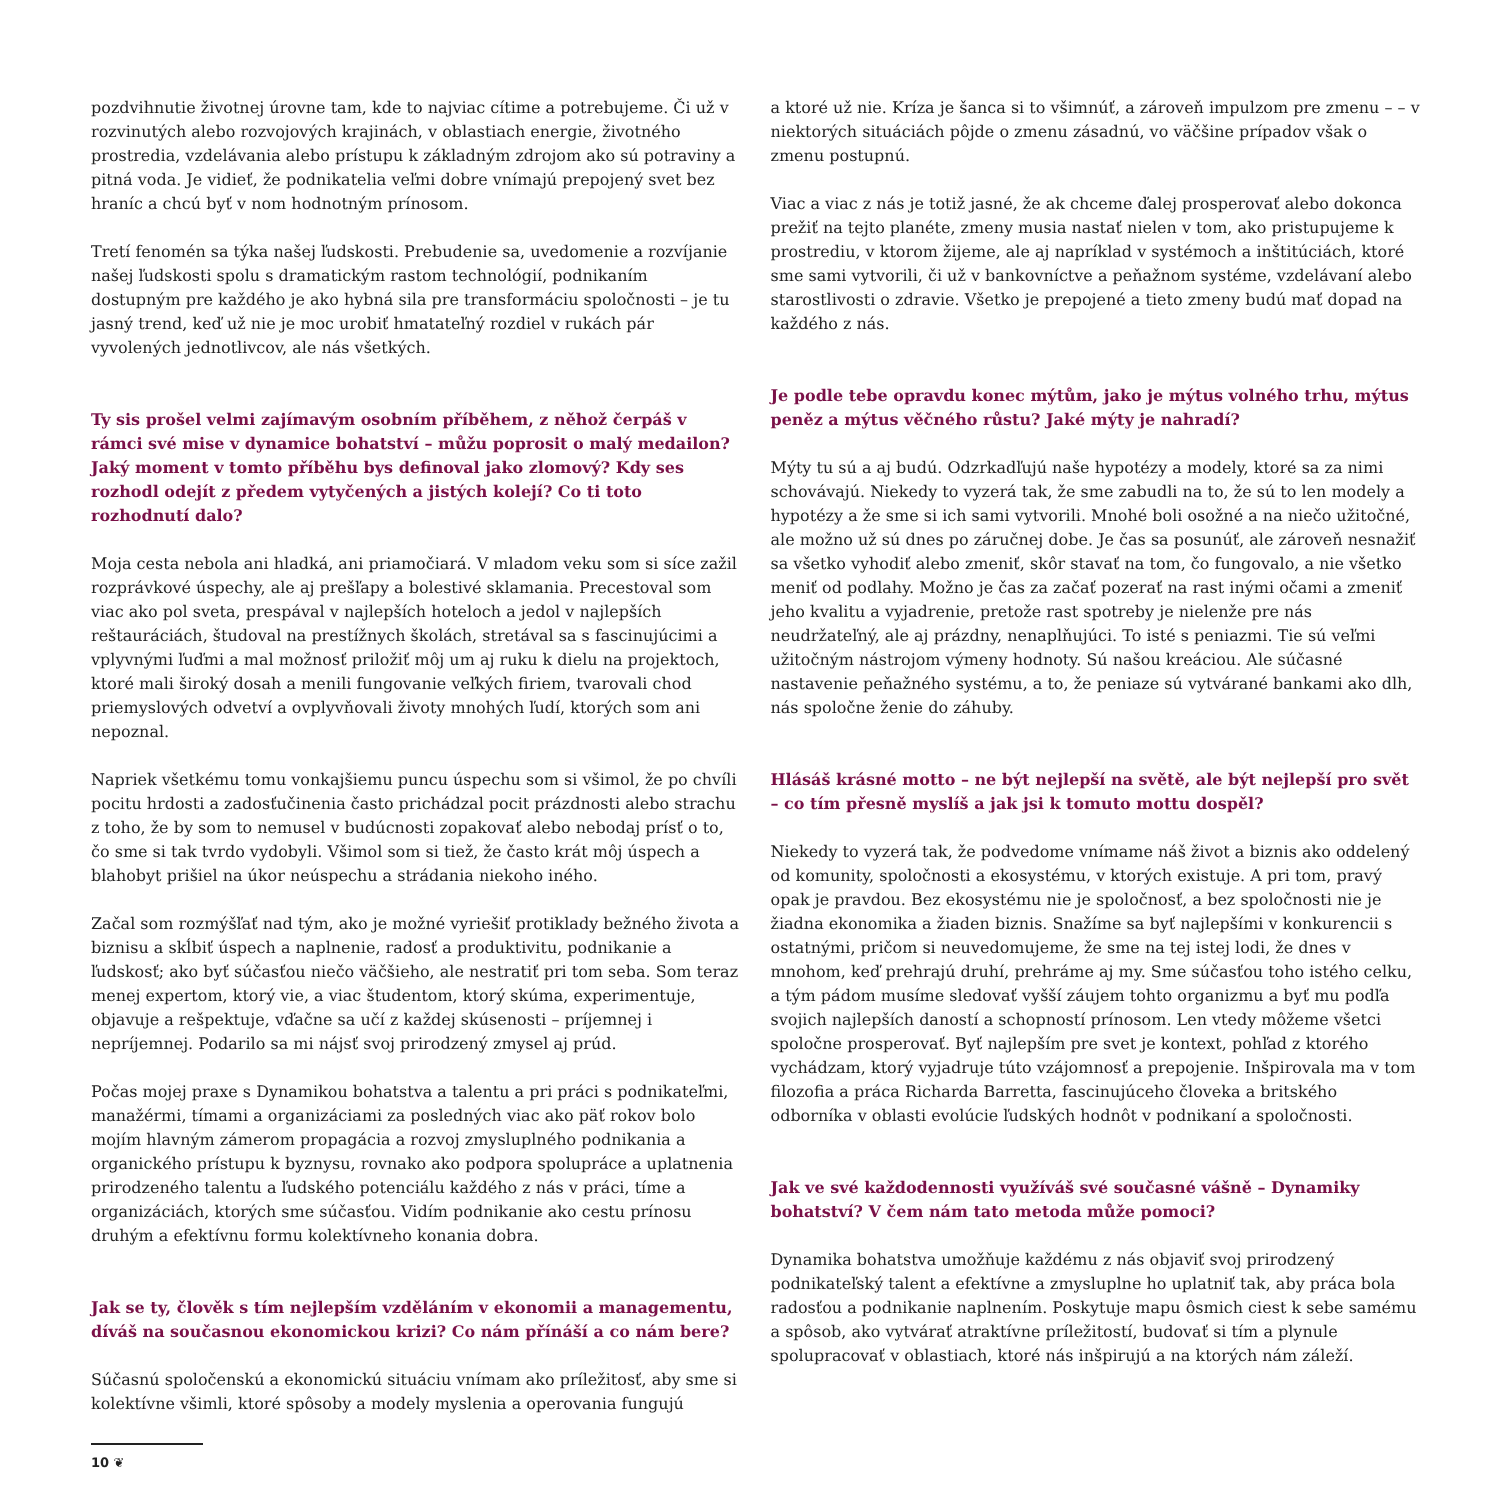pozdvihnutie životnej úrovne tam, kde to najviac cítime a potrebujeme. Či už v rozvinutých alebo rozvojových krajinách, v oblastiach energie, životného prostredia, vzdelávania alebo prístupu k základným zdrojom ako sú potraviny a pitná voda. Je vidieť, že podnikatelia veľmi dobre vnímajú prepojený svet bez hraníc a chcú byť v nom hodnotným prínosom.
Tretí fenomén sa týka našej ľudskosti. Prebudenie sa, uvedomenie a rozvíjanie našej ľudskosti spolu s dramatickým rastom technológií, podnikaním dostupným pre každého je ako hybná sila pre transformáciu spoločnosti – je tu jasný trend, keď už nie je moc urobiť hmatateľný rozdiel v rukách pár vyvolených jednotlivcov, ale nás všetkých.
Ty sis prošel velmi zajímavým osobním příběhem, z něhož čerpáš v rámci své mise v dynamice bohatství – můžu poprosit o malý medailon? Jaký moment v tomto příběhu bys definoval jako zlomový? Kdy ses rozhodl odejít z předem vytyčených a jistých kolejí? Co ti toto rozhodnutí dalo?
Moja cesta nebola ani hladká, ani priamočiará. V mladom veku som si síce zažil rozprávkové úspechy, ale aj prešľapy a bolestivé sklamania. Precestoval som viac ako pol sveta, prespával v najlepších hoteloch a jedol v najlepších reštauráciách, študoval na prestížnych školách, stretával sa s fascinujúcimi a vplyvnými ľuďmi a mal možnosť priložiť môj um aj ruku k dielu na projektoch, ktoré mali široký dosah a menili fungovanie veľkých firiem, tvarovali chod priemyslových odvetví a ovplyvňovali životy mnohých ľudí, ktorých som ani nepoznal.
Napriek všetkému tomu vonkajšiemu puncu úspechu som si všimol, že po chvíli pocitu hrdosti a zadosťučinenia často prichádzal pocit prázdnosti alebo strachu z toho, že by som to nemusel v budúcnosti zopakovať alebo nebodaj prísť o to, čo sme si tak tvrdo vydobyli. Všimol som si tiež, že často krát môj úspech a blahobyt prišiel na úkor neúspechu a strádania niekoho iného.
Začal som rozmýšľať nad tým, ako je možné vyriešiť protiklady bežného života a biznisu a skĺbiť úspech a naplnenie, radosť a produktivitu, podnikanie a ľudskosť; ako byť súčasťou niečo väčšieho, ale nestratiť pri tom seba. Som teraz menej expertom, ktorý vie, a viac študentom, ktorý skúma, experimentuje, objavuje a rešpektuje, vďačne sa učí z každej skúsenosti – príjemnej i nepríjemnej. Podarilo sa mi nájsť svoj prirodzený zmysel aj prúd.
Počas mojej praxe s Dynamikou bohatstva a talentu a pri práci s podnikateľmi, manažérmi, tímami a organizáciami za posledných viac ako päť rokov bolo mojím hlavným zámerom propagácia a rozvoj zmysluplného podnikania a organického prístupu k byznysu, rovnako ako podpora spolupráce a uplatnenia prirodzeného talentu a ľudského potenciálu každého z nás v práci, tíme a organizáciách, ktorých sme súčasťou. Vidím podnikanie ako cestu prínosu druhým a efektívnu formu kolektívneho konania dobra.
Jak se ty, člověk s tím nejlepším vzděláním v ekonomii a managementu, díváš na současnou ekonomickou krizi? Co nám přínáší a co nám bere?
Súčasnú spoločenskú a ekonomickú situáciu vnímam ako príležitosť, aby sme si kolektívne všimli, ktoré spôsoby a modely myslenia a operovania fungujú
a ktoré už nie. Kríza je šanca si to všimnúť, a zároveň impulzom pre zmenu – – v niektorých situáciách pôjde o zmenu zásadnú, vo väčšine prípadov však o zmenu postupnú.
Viac a viac z nás je totiž jasné, že ak chceme ďalej prosperovať alebo dokonca prežiť na tejto planéte, zmeny musia nastať nielen v tom, ako pristupujeme k prostrediu, v ktorom žijeme, ale aj napríklad v systémoch a inštitúciách, ktoré sme sami vytvorili, či už v bankovníctve a peňažnom systéme, vzdelávaní alebo starostlivosti o zdravie. Všetko je prepojené a tieto zmeny budú mať dopad na každého z nás.
Je podle tebe opravdu konec mýtům, jako je mýtus volného trhu, mýtus peněz a mýtus věčného růstu? Jaké mýty je nahradí?
Mýty tu sú a aj budú. Odzrkadľujú naše hypotézy a modely, ktoré sa za nimi schovávajú. Niekedy to vyzerá tak, že sme zabudli na to, že sú to len modely a hypotézy a že sme si ich sami vytvorili. Mnohé boli osožné a na niečo užitočné, ale možno už sú dnes po záručnej dobe. Je čas sa posunúť, ale zároveň nesnažiť sa všetko vyhodiť alebo zmeniť, skôr stavať na tom, čo fungovalo, a nie všetko meniť od podlahy. Možno je čas za začať pozerať na rast inými očami a zmeniť jeho kvalitu a vyjadrenie, pretože rast spotreby je nielenže pre nás neudržateľný, ale aj prázdny, nenaplňujúci. To isté s peniazmi. Tie sú veľmi užitočným nástrojom výmeny hodnoty. Sú našou kreáciou. Ale súčasné nastavenie peňažného systému, a to, že peniaze sú vytvárané bankami ako dlh, nás spoločne ženie do záhuby.
Hlásáš krásné motto – ne být nejlepší na světě, ale být nejlepší pro svět – co tím přesně myslíš a jak jsi k tomuto mottu dospěl?
Niekedy to vyzerá tak, že podvedome vnímame náš život a biznis ako oddelený od komunity, spoločnosti a ekosystému, v ktorých existuje. A pri tom, pravý opak je pravdou. Bez ekosystému nie je spoločnosť, a bez spoločnosti nie je žiadna ekonomika a žiaden biznis. Snažíme sa byť najlepšími v konkurencii s ostatnými, pričom si neuvedomujeme, že sme na tej istej lodi, že dnes v mnohom, keď prehrajú druhí, prehráme aj my. Sme súčasťou toho istého celku, a tým pádom musíme sledovať vyšší záujem tohto organizmu a byť mu podľa svojich najlepších daností a schopností prínosom. Len vtedy môžeme všetci spoločne prosperovať. Byť najlepším pre svet je kontext, pohľad z ktorého vychádzam, ktorý vyjadruje túto vzájomnosť a prepojenie. Inšpirovala ma v tom filozofia a práca Richarda Barretta, fascinujúceho človeka a britského odborníka v oblasti evolúcie ľudských hodnôt v podnikaní a spoločnosti.
Jak ve své každodennosti využíváš své současné vášně – Dynamiky bohatství? V čem nám tato metoda může pomoci?
Dynamika bohatstva umožňuje každému z nás objaviť svoj prirodzený podnikateľský talent a efektívne a zmysluplne ho uplatniť tak, aby práca bola radosťou a podnikanie naplnením. Poskytuje mapu ôsmich ciest k sebe samému a spôsob, ako vytvárať atraktívne príležitostí, budovať si tím a plynule spolupracovať v oblastiach, ktoré nás inšpirujú a na ktorých nám záleží.
10 ❦